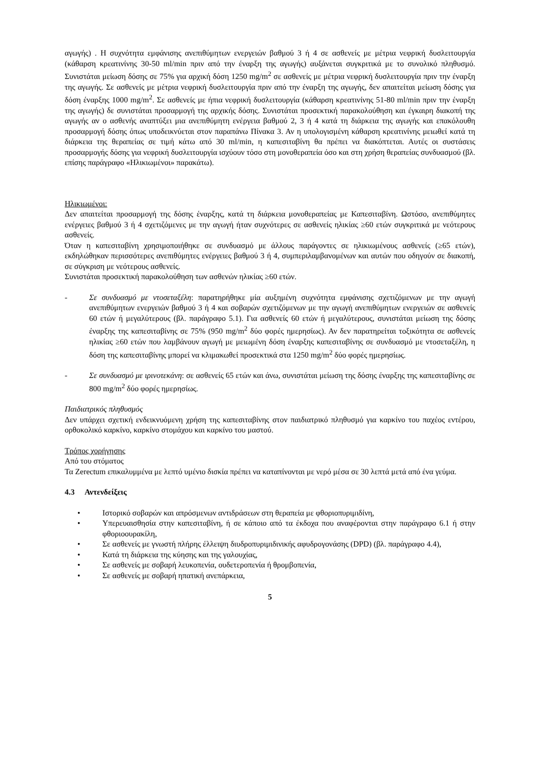αγωγής) . Η συχνότητα εμφάνισης ανεπιθύμητων ενεργειών βαθμού 3 ή 4 σε ασθενείς με μέτρια νεφρική δυσλειτουργία (κάθαρση κρεατινίνης 30-50 ml/min πριν από την έναρξη της αγωγής) αυξάνεται συγκριτικά με το συνολικό πληθυσμό. Συνιστάται μείωση δόσης σε 75% για αρχική δόση 1250 mg/m<sup>2</sup> σε ασθενείς με μέτρια νεφρική δυσλειτουργία πριν την έναρξη της αγωγής. Σε ασθενείς με μέτρια νεφρική δυσλειτουργία πριν από την έναρξη της αγωγής, δεν απαιτείται μείωση δόσης για δόση έναρξης 1000 mg/m<sup>2</sup>. Σε ασθενείς με ήπια νεφρική δυσλειτουργία (κάθαρση κρεατινίνης 51-80 ml/min πριν την έναρξη της αγωγής) δε συνιστάται προσαρμογή της αρχικής δόσης. Συνιστάται προσεκτική παρακολούθηση και έγκαιρη διακοπή της αγωγής αν ο ασθενής αναπτύξει μια ανεπιθύμητη ενέργεια βαθμού 2, 3 ή 4 κατά τη διάρκεια της αγωγής και επακόλουθη προσαρμογή δόσης όπως υποδεικνύεται στον παραπάνω Πίνακα 3. Αν η υπολογισμένη κάθαρση κρεατινίνης μειωθεί κατά τη διάρκεια της θεραπείας σε τιμή κάτω από 30 ml/min, η καπεσιταβίνη θα πρέπει να διακόπτεται. Αυτές οι συστάσεις προσαρμογής δόσης για νεφρική δυσλειτουργία ισχύουν τόσο στη μονοθεραπεία όσο και στη χρήση θεραπείας συνδυασμού (βλ. επίσης παράγραφο «Ηλικιωμένοι» παρακάτω).
Ηλικιωμένοι:
Δεν απαιτείται προσαρμογή της δόσης έναρξης, κατά τη διάρκεια μονοθεραπείας με Καπεσιταβίνη. Ωστόσο, ανεπιθύμητες ενέργειες βαθμού 3 ή 4 σχετιζόμενες με την αγωγή ήταν συχνότερες σε ασθενείς ηλικίας ≥60 ετών συγκριτικά με νεότερους ασθενείς.
Όταν η καπεσιταβίνη χρησιμοποιήθηκε σε συνδυασμό με άλλους παράγοντες σε ηλικιωμένους ασθενείς (≥65 ετών), εκδηλώθηκαν περισσότερες ανεπιθύμητες ενέργειες βαθμού 3 ή 4, συμπεριλαμβανομένων και αυτών που οδηγούν σε διακοπή, σε σύγκριση με νεότερους ασθενείς.
Συνιστάται προσεκτική παρακολούθηση των ασθενών ηλικίας ≥60 ετών.
- Σε συνδυασμό με ντοσεταξέλη: παρατηρήθηκε μία αυξημένη συχνότητα εμφάνισης σχετιζόμενων με την αγωγή ανεπιθύμητων ενεργειών βαθμού 3 ή 4 και σοβαρών σχετιζόμενων με την αγωγή ανεπιθύμητων ενεργειών σε ασθενείς 60 ετών ή μεγαλύτερους (βλ. παράγραφο 5.1). Για ασθενείς 60 ετών ή μεγαλύτερους, συνιστάται μείωση της δόσης έναρξης της καπεσιταβίνης σε 75% (950 mg/m<sup>2</sup> δύο φορές ημερησίως). Αν δεν παρατηρείται τοξικότητα σε ασθενείς ηλικίας ≥60 ετών που λαμβάνουν αγωγή με μειωμένη δόση έναρξης καπεσιταβίνης σε συνδυασμό με ντοσεταξέλη, η δόση της καπεσιταβίνης μπορεί να κλιμακωθεί προσεκτικά στα 1250 mg/m<sup>2</sup> δύο φορές ημερησίως.
- Σε συνδυασμό με ιρινοτεκάνη: σε ασθενείς 65 ετών και άνω, συνιστάται μείωση της δόσης έναρξης της καπεσιταβίνης σε 800 mg/m<sup>2</sup> δύο φορές ημερησίως.
Παιδιατρικός πληθυσμός
Δεν υπάρχει σχετική ενδεικνυόμενη χρήση της καπεσιταβίνης στον παιδιατρικό πληθυσμό για καρκίνο του παχέος εντέρου, ορθοκολικό καρκίνο, καρκίνο στομάχου και καρκίνο του μαστού.
Τρόπος χορήγησης
Από του στόματος
Τα Zerectum επικαλυμμένα με λεπτό υμένιο δισκία πρέπει να καταπίνονται με νερό μέσα σε 30 λεπτά μετά από ένα γεύμα.
4.3 Αντενδείξεις
• Ιστορικό σοβαρών και απρόσμενων αντιδράσεων στη θεραπεία με φθοριοπυριμιδίνη,
• Υπερευαισθησία στην καπεσιταβίνη, ή σε κάποιο από τα έκδοχα που αναφέρονται στην παράγραφο 6.1 ή στην φθοριοουρακίλη,
• Σε ασθενείς με γνωστή πλήρης έλλειψη διυδροπυριμιδινικής αφυδρογονάσης (DPD) (βλ. παράγραφο 4.4),
• Κατά τη διάρκεια της κύησης και της γαλουχίας,
• Σε ασθενείς με σοβαρή λευκοπενία, ουδετεροπενία ή θρομβοπενία,
• Σε ασθενείς με σοβαρή ηπατική ανεπάρκεια,
5